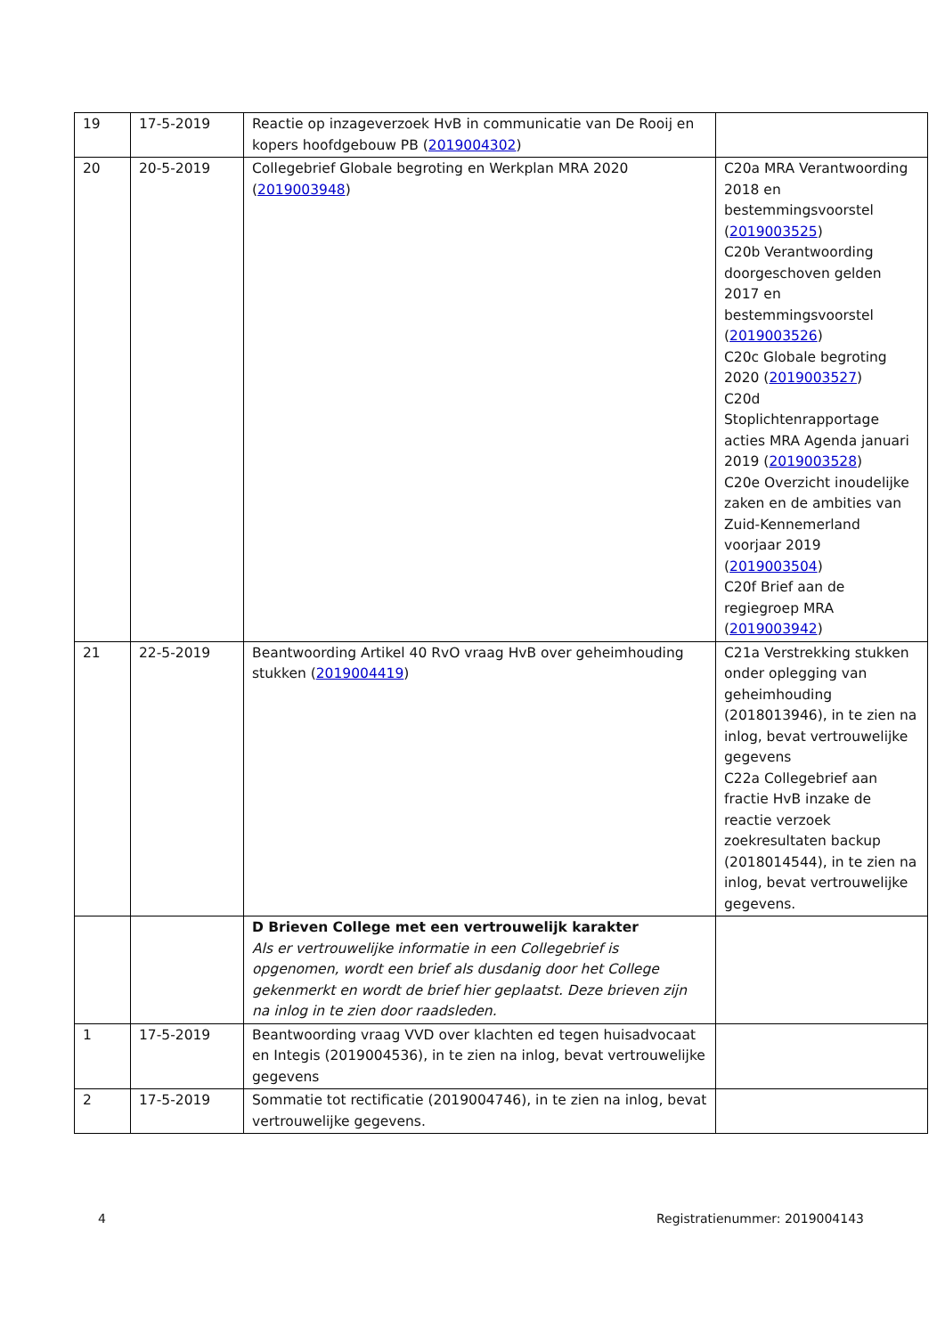| 19 | 17-5-2019 | Reactie op inzageverzoek HvB in communicatie van De Rooij en kopers hoofdgebouw PB ( 2019004302 ) | |
| 20 | 20-5-2019 | Collegebrief Globale begroting en Werkplan MRA 2020 ( 2019003948 ) | C20a MRA Verantwoording 2018 en bestemmingsvoorstel ( 2019003525 ) C20b Verantwoording doorgeschoven gelden 2017 en bestemmingsvoorstel ( 2019003526 ) C20c Globale begroting 2020 ( 2019003527 ) C20d Stoplichtenrapportage acties MRA Agenda januari 2019 ( 2019003528 ) C20e Overzicht inoudelijke zaken en de ambities van Zuid-Kennemerland voorjaar 2019 ( 2019003504 ) C20f Brief aan de regiegroep MRA ( 2019003942 ) |
| 21 | 22-5-2019 | Beantwoording Artikel 40 RvO vraag HvB over geheimhouding stukken ( 2019004419 ) | C21a Verstrekking stukken onder oplegging van geheimhouding (2018013946), in te zien na inlog, bevat vertrouwelijke gegevens C22a Collegebrief aan fractie HvB inzake de reactie verzoek zoekresultaten backup (2018014544), in te zien na inlog, bevat vertrouwelijke gegevens. |
| | | D Brieven College met een vertrouwelijk karakter Als er vertrouwelijke informatie in een Collegebrief is opgenomen, wordt een brief als dusdanig door het College gekenmerkt en wordt de brief hier geplaatst. Deze brieven zijn na inlog in te zien door raadsleden. | |
| 1 | 17-5-2019 | Beantwoording vraag VVD over klachten ed tegen huisadvocaat en Integis (2019004536), in te zien na inlog, bevat vertrouwelijke gegevens | |
| 2 | 17-5-2019 | Sommatie tot rectificatie (2019004746), in te zien na inlog, bevat vertrouwelijke gegevens. | |
4 Registratienummer: 2019004143